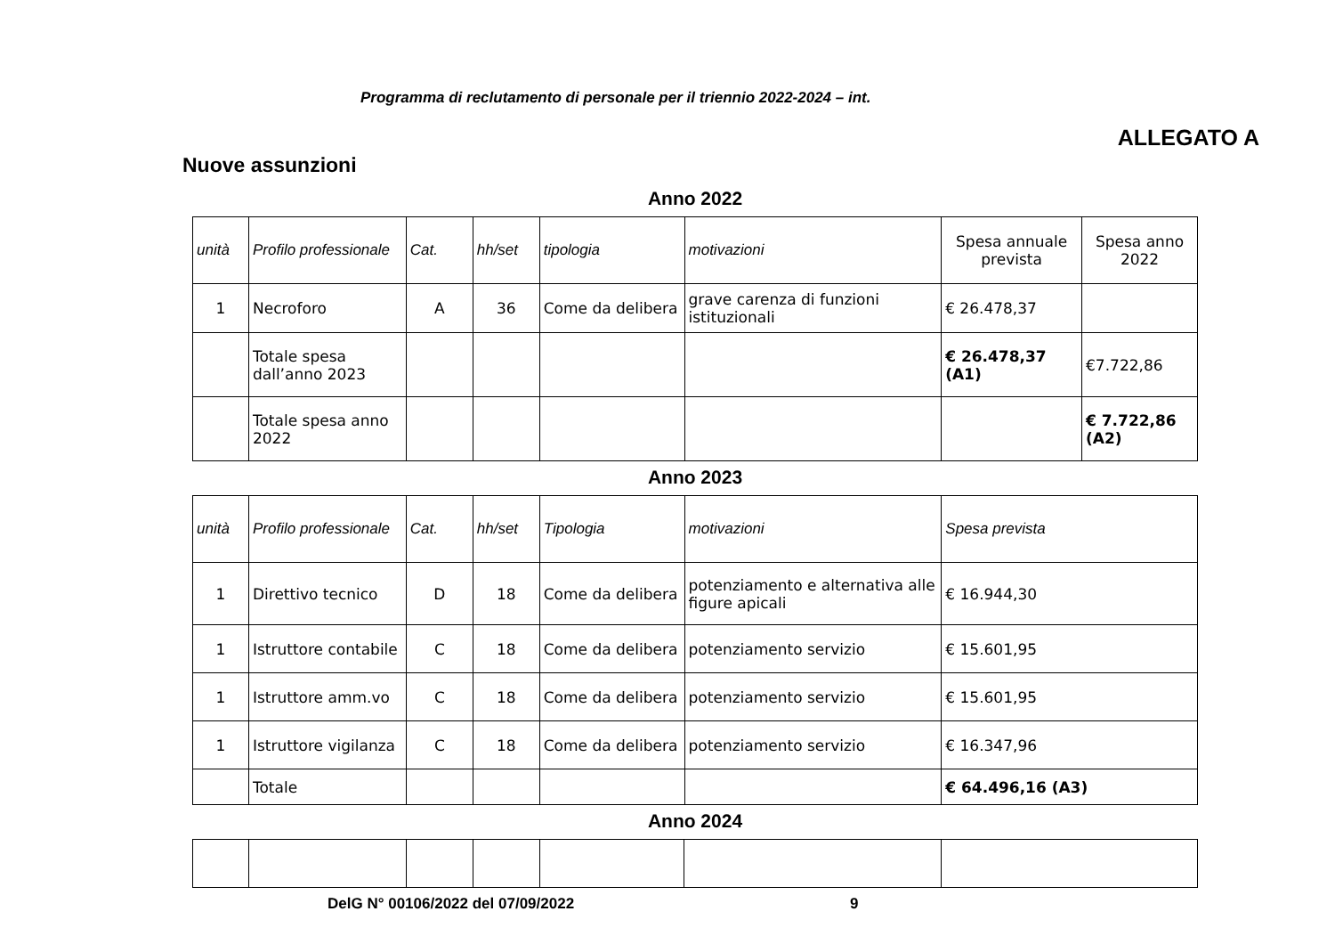Programma di reclutamento di personale per il triennio 2022-2024 – int.
ALLEGATO A
Nuove assunzioni
Anno 2022
| unità | Profilo professionale | Cat. | hh/set | tipologia | motivazioni | Spesa annuale prevista | Spesa anno 2022 |
| 1 | Necroforo | A | 36 | Come da delibera | grave carenza di funzioni istituzionali | € 26.478,37 | |
| | Totale spesa dall’anno 2023 | | | | | € 26.478,37 (A1) | €7.722,86 |
| | Totale spesa anno 2022 | | | | | | € 7.722,86 (A2) |
Anno 2023
| unità | Profilo professionale | Cat. | hh/set | Tipologia | motivazioni | Spesa prevista |
| --- | --- | --- | --- | --- | --- | --- |
| 1 | Direttivo tecnico | D | 18 | Come da delibera | potenziamento e alternativa alle figure apicali | € 16.944,30 |
| 1 | Istruttore contabile | C | 18 | Come da delibera | potenziamento servizio | € 15.601,95 |
| 1 | Istruttore amm.vo | C | 18 | Come da delibera | potenziamento servizio | € 15.601,95 |
| 1 | Istruttore vigilanza | C | 18 | Come da delibera | potenziamento servizio | € 16.347,96 |
| | Totale | | | | | € 64.496,16 (A3) |
Anno 2024
DelG N° 00106/2022 del 07/09/2022
9